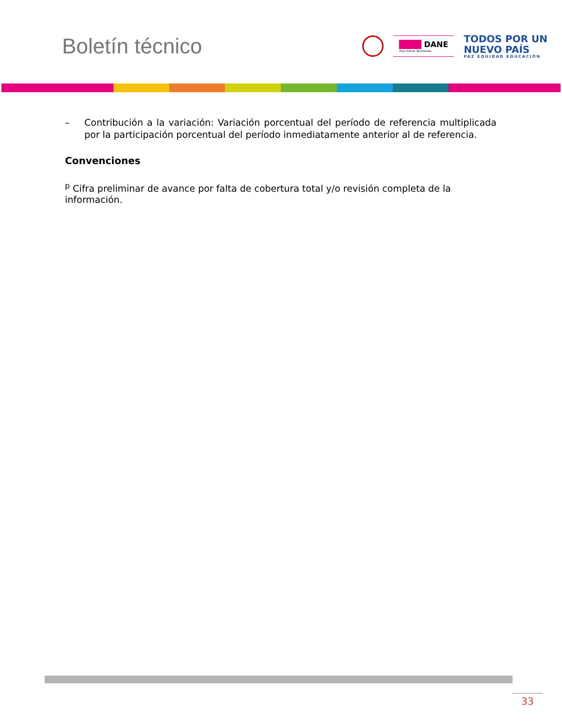Boletín técnico
■■■ DANE
Para tomar decisiones
TODOS POR UN
NUEVO PAÍS
PAZ EQUIDAD EDUCACIÓN
– Contribución a la variación: Variación porcentual del período de referencia multiplicada por la participación porcentual del período inmediatamente anterior al de referencia.
Convenciones
<sup>p</sup> Cifra preliminar de avance por falta de cobertura total y/o revisión completa de la información.
33